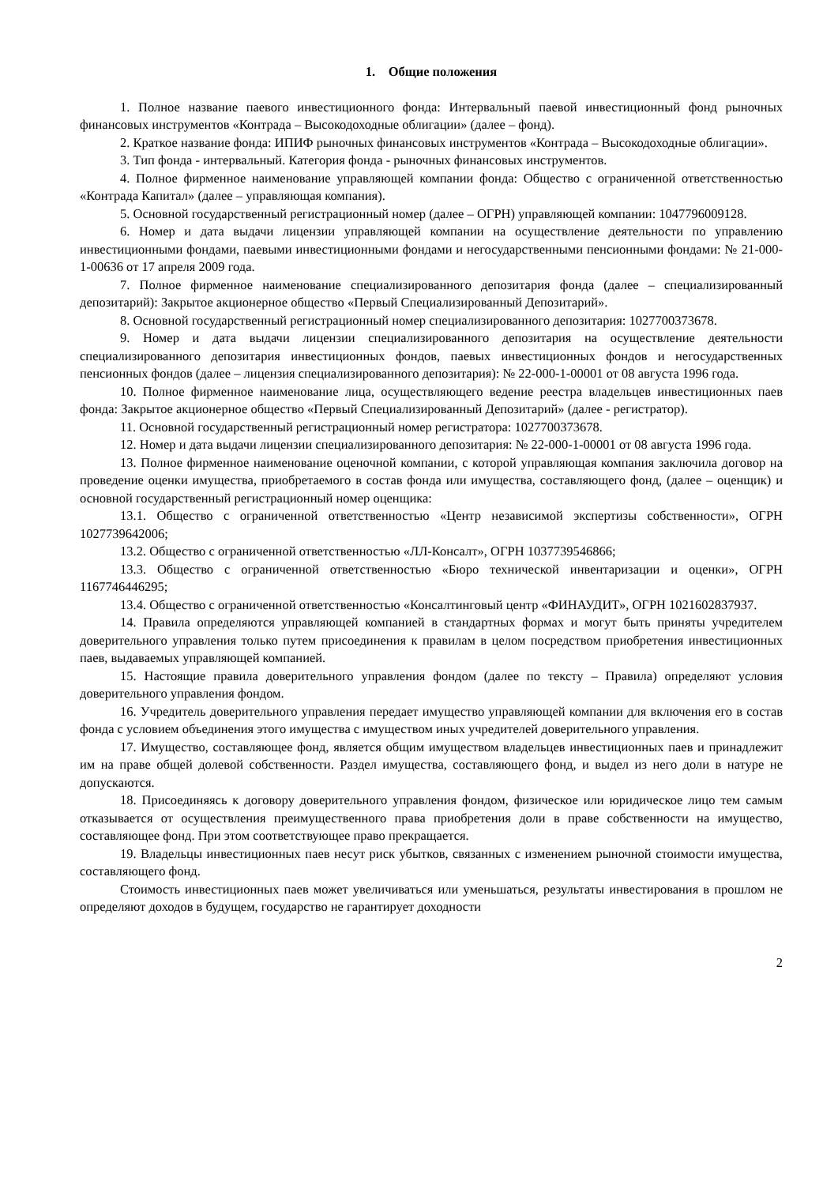1. Общие положения
1. Полное название паевого инвестиционного фонда: Интервальный паевой инвестиционный фонд рыночных финансовых инструментов «Контрада – Высокодоходные облигации» (далее – фонд).
2. Краткое название фонда: ИПИФ рыночных финансовых инструментов «Контрада – Высокодоходные облигации».
3. Тип фонда - интервальный. Категория фонда - рыночных финансовых инструментов.
4. Полное фирменное наименование управляющей компании фонда: Общество с ограниченной ответственностью «Контрада Капитал» (далее – управляющая компания).
5. Основной государственный регистрационный номер (далее – ОГРН) управляющей компании: 1047796009128.
6. Номер и дата выдачи лицензии управляющей компании на осуществление деятельности по управлению инвестиционными фондами, паевыми инвестиционными фондами и негосударственными пенсионными фондами: № 21-000-1-00636 от 17 апреля 2009 года.
7. Полное фирменное наименование специализированного депозитария фонда (далее – специализированный депозитарий): Закрытое акционерное общество «Первый Специализированный Депозитарий».
8. Основной государственный регистрационный номер специализированного депозитария: 1027700373678.
9. Номер и дата выдачи лицензии специализированного депозитария на осуществление деятельности специализированного депозитария инвестиционных фондов, паевых инвестиционных фондов и негосударственных пенсионных фондов (далее – лицензия специализированного депозитария): № 22-000-1-00001 от 08 августа 1996 года.
10. Полное фирменное наименование лица, осуществляющего ведение реестра владельцев инвестиционных паев фонда: Закрытое акционерное общество «Первый Специализированный Депозитарий» (далее - регистратор).
11. Основной государственный регистрационный номер регистратора: 1027700373678.
12. Номер и дата выдачи лицензии специализированного депозитария: № 22-000-1-00001 от 08 августа 1996 года.
13. Полное фирменное наименование оценочной компании, с которой управляющая компания заключила договор на проведение оценки имущества, приобретаемого в состав фонда или имущества, составляющего фонд, (далее – оценщик) и основной государственный регистрационный номер оценщика:
13.1. Общество с ограниченной ответственностью «Центр независимой экспертизы собственности», ОГРН 1027739642006;
13.2. Общество с ограниченной ответственностью «ЛЛ-Консалт», ОГРН 1037739546866;
13.3. Общество с ограниченной ответственностью «Бюро технической инвентаризации и оценки», ОГРН 1167746446295;
13.4. Общество с ограниченной ответственностью «Консалтинговый центр «ФИНАУДИТ», ОГРН 1021602837937.
14. Правила определяются управляющей компанией в стандартных формах и могут быть приняты учредителем доверительного управления только путем присоединения к правилам в целом посредством приобретения инвестиционных паев, выдаваемых управляющей компанией.
15. Настоящие правила доверительного управления фондом (далее по тексту – Правила) определяют условия доверительного управления фондом.
16. Учредитель доверительного управления передает имущество управляющей компании для включения его в состав фонда с условием объединения этого имущества с имуществом иных учредителей доверительного управления.
17. Имущество, составляющее фонд, является общим имуществом владельцев инвестиционных паев и принадлежит им на праве общей долевой собственности. Раздел имущества, составляющего фонд, и выдел из него доли в натуре не допускаются.
18. Присоединяясь к договору доверительного управления фондом, физическое или юридическое лицо тем самым отказывается от осуществления преимущественного права приобретения доли в праве собственности на имущество, составляющее фонд. При этом соответствующее право прекращается.
19. Владельцы инвестиционных паев несут риск убытков, связанных с изменением рыночной стоимости имущества, составляющего фонд.
Стоимость инвестиционных паев может увеличиваться или уменьшаться, результаты инвестирования в прошлом не определяют доходов в будущем, государство не гарантирует доходности
2